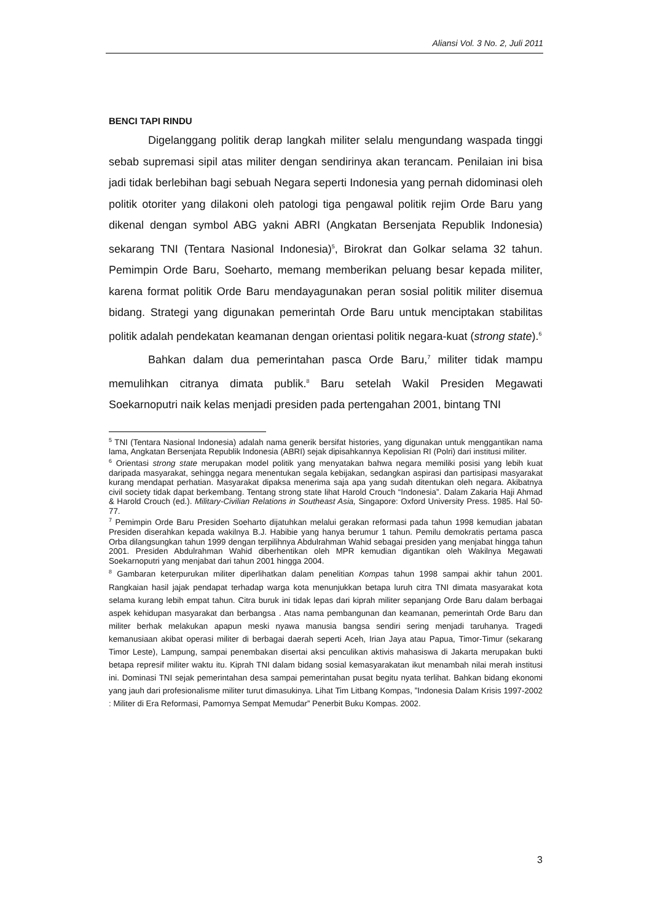Aliansi Vol. 3 No. 2, Juli 2011
BENCI TAPI RINDU
Digelanggang politik derap langkah militer selalu mengundang waspada tinggi sebab supremasi sipil atas militer dengan sendirinya akan terancam. Penilaian ini bisa jadi tidak berlebihan bagi sebuah Negara seperti Indonesia yang pernah didominasi oleh politik otoriter yang dilakoni oleh patologi tiga pengawal politik rejim Orde Baru yang dikenal dengan symbol ABG yakni ABRI (Angkatan Bersenjata Republik Indonesia) sekarang TNI (Tentara Nasional Indonesia)<sup>5</sup>, Birokrat dan Golkar selama 32 tahun. Pemimpin Orde Baru, Soeharto, memang memberikan peluang besar kepada militer, karena format politik Orde Baru mendayagunakan peran sosial politik militer disemua bidang. Strategi yang digunakan pemerintah Orde Baru untuk menciptakan stabilitas politik adalah pendekatan keamanan dengan orientasi politik negara-kuat (strong state).<sup>6</sup>
Bahkan dalam dua pemerintahan pasca Orde Baru,<sup>7</sup> militer tidak mampu memulihkan citranya dimata publik.<sup>8</sup> Baru setelah Wakil Presiden Megawati Soekarnoputri naik kelas menjadi presiden pada pertengahan 2001, bintang TNI
<sup>5</sup> TNI (Tentara Nasional Indonesia) adalah nama generik bersifat histories, yang digunakan untuk menggantikan nama lama, Angkatan Bersenjata Republik Indonesia (ABRI) sejak dipisahkannya Kepolisian RI (Polri) dari institusi militer.
<sup>6</sup> Orientasi strong state merupakan model politik yang menyatakan bahwa negara memiliki posisi yang lebih kuat daripada masyarakat, sehingga negara menentukan segala kebijakan, sedangkan aspirasi dan partisipasi masyarakat kurang mendapat perhatian. Masyarakat dipaksa menerima saja apa yang sudah ditentukan oleh negara. Akibatnya civil society tidak dapat berkembang. Tentang strong state lihat Harold Crouch “Indonesia”. Dalam Zakaria Haji Ahmad & Harold Crouch (ed.). Military-Civilian Relations in Southeast Asia, Singapore: Oxford University Press. 1985. Hal 50-77.
<sup>7</sup> Pemimpin Orde Baru Presiden Soeharto dijatuhkan melalui gerakan reformasi pada tahun 1998 kemudian jabatan Presiden diserahkan kepada wakilnya B.J. Habibie yang hanya berumur 1 tahun. Pemilu demokratis pertama pasca Orba dilangsungkan tahun 1999 dengan terpilihnya Abdulrahman Wahid sebagai presiden yang menjabat hingga tahun 2001. Presiden Abdulrahman Wahid diberhentikan oleh MPR kemudian digantikan oleh Wakilnya Megawati Soekarnoputri yang menjabat dari tahun 2001 hingga 2004.
<sup>8</sup> Gambaran keterpurukan militer diperlihatkan dalam penelitian Kompas tahun 1998 sampai akhir tahun 2001. Rangkaian hasil jajak pendapat terhadap warga kota menunjukkan betapa luruh citra TNI dimata masyarakat kota selama kurang lebih empat tahun. Citra buruk ini tidak lepas dari kiprah militer sepanjang Orde Baru dalam berbagai aspek kehidupan masyarakat dan berbangsa . Atas nama pembangunan dan keamanan, pemerintah Orde Baru dan militer berhak melakukan apapun meski nyawa manusia bangsa sendiri sering menjadi taruhanya. Tragedi kemanusiaan akibat operasi militer di berbagai daerah seperti Aceh, Irian Jaya atau Papua, Timor-Timur (sekarang Timor Leste), Lampung, sampai penembakan disertai aksi penculikan aktivis mahasiswa di Jakarta merupakan bukti betapa represif militer waktu itu. Kiprah TNI dalam bidang sosial kemasyarakatan ikut menambah nilai merah institusi ini. Dominasi TNI sejak pemerintahan desa sampai pemerintahan pusat begitu nyata terlihat. Bahkan bidang ekonomi yang jauh dari profesionalisme militer turut dimasukinya. Lihat Tim Litbang Kompas, ”Indonesia Dalam Krisis 1997-2002 : Militer di Era Reformasi, Pamornya Sempat Memudar” Penerbit Buku Kompas. 2002.
3